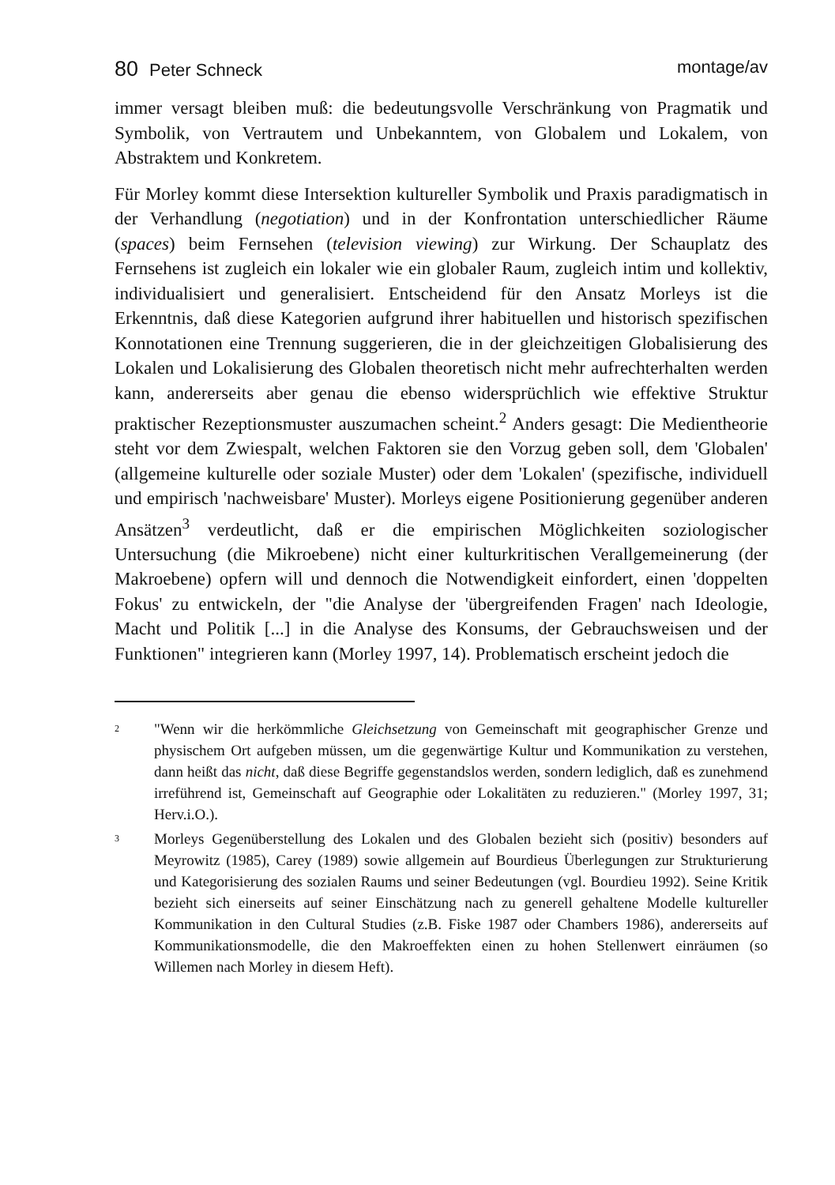80 Peter Schneck montage/av
immer versagt bleiben muß: die bedeutungsvolle Verschränkung von Pragmatik und Symbolik, von Vertrautem und Unbekanntem, von Globalem und Lokalem, von Abstraktem und Konkretem.
Für Morley kommt diese Intersektion kultureller Symbolik und Praxis paradigmatisch in der Verhandlung (negotiation) und in der Konfrontation unterschiedlicher Räume (spaces) beim Fernsehen (television viewing) zur Wirkung. Der Schauplatz des Fernsehens ist zugleich ein lokaler wie ein globaler Raum, zugleich intim und kollektiv, individualisiert und generalisiert. Entscheidend für den Ansatz Morleys ist die Erkenntnis, daß diese Kategorien aufgrund ihrer habituellen und historisch spezifischen Konnotationen eine Trennung suggerieren, die in der gleichzeitigen Globalisierung des Lokalen und Lokalisierung des Globalen theoretisch nicht mehr aufrechterhalten werden kann, andererseits aber genau die ebenso widersprüchlich wie effektive Struktur praktischer Rezeptionsmuster auszumachen scheint.<sup>2</sup> Anders gesagt: Die Medientheorie steht vor dem Zwiespalt, welchen Faktoren sie den Vorzug geben soll, dem 'Globalen' (allgemeine kulturelle oder soziale Muster) oder dem 'Lokalen' (spezifische, individuell und empirisch 'nachweisbare' Muster). Morleys eigene Positionierung gegenüber anderen Ansätzen<sup>3</sup> verdeutlicht, daß er die empirischen Möglichkeiten soziologischer Untersuchung (die Mikroebene) nicht einer kulturkritischen Verallgemeinerung (der Makroebene) opfern will und dennoch die Notwendigkeit einfordert, einen 'doppelten Fokus' zu entwickeln, der "die Analyse der 'übergreifenden Fragen' nach Ideologie, Macht und Politik [...] in die Analyse des Konsums, der Gebrauchsweisen und der Funktionen" integrieren kann (Morley 1997, 14). Problematisch erscheint jedoch die
<sup>2</sup> "Wenn wir die herkömmliche Gleichsetzung von Gemeinschaft mit geographischer Grenze und physischem Ort aufgeben müssen, um die gegenwärtige Kultur und Kommunikation zu verstehen, dann heißt das nicht, daß diese Begriffe gegenstandslos werden, sondern lediglich, daß es zunehmend irreführend ist, Gemeinschaft auf Geographie oder Lokalitäten zu reduzieren." (Morley 1997, 31; Herv.i.O.).
<sup>3</sup> Morleys Gegenüberstellung des Lokalen und des Globalen bezieht sich (positiv) besonders auf Meyrowitz (1985), Carey (1989) sowie allgemein auf Bourdieus Überlegungen zur Strukturierung und Kategorisierung des sozialen Raums und seiner Bedeutungen (vgl. Bourdieu 1992). Seine Kritik bezieht sich einerseits auf seiner Einschätzung nach zu generell gehaltene Modelle kultureller Kommunikation in den Cultural Studies (z.B. Fiske 1987 oder Chambers 1986), andererseits auf Kommunikationsmodelle, die den Makroeffekten einen zu hohen Stellenwert einräumen (so Willemen nach Morley in diesem Heft).